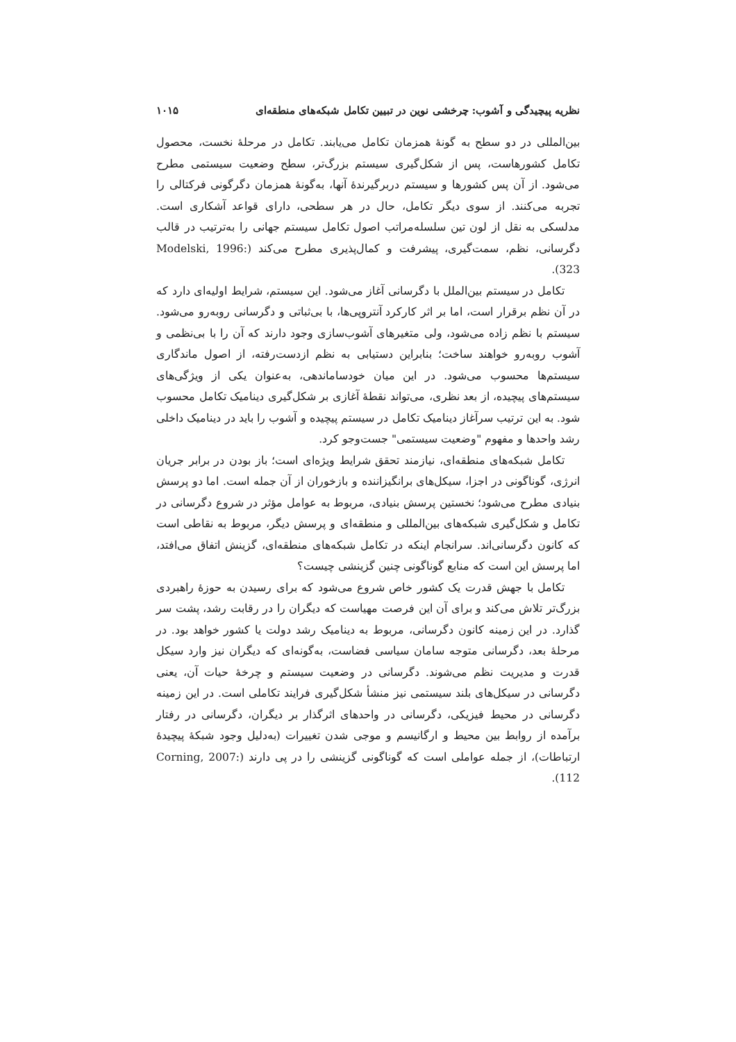نظریه پیچیدگی و آشوب: چرخشی نوین در تبیین تکامل شبکه‌های منطقه‌ای ۱۰۱۵
بین‌المللی در دو سطح به گونهٔ همزمان تکامل می‌یابند. تکامل در مرحلهٔ نخست، محصول تکامل کشورهاست، پس از شکل‌گیری سیستم بزرگ‌تر، سطح وضعیت سیستمی مطرح می‌شود. از آن پس کشورها و سیستم دربرگیرندهٔ آنها، به‌گونهٔ همزمان دگرگونی فرکتالی را تجربه می‌کنند. از سوی دیگر تکامل، حال در هر سطحی، دارای قواعد آشکاری است. مدلسکی به نقل از لون تین سلسله‌مراتب اصول تکامل سیستم جهانی را به‌ترتیب در قالب دگرسانی، نظم، سمت‌گیری، پیشرفت و کمال‌پذیری مطرح می‌کند (Modelski, 1996: 323).
تکامل در سیستم بین‌الملل با دگرسانی آغاز می‌شود. این سیستم، شرایط اولیه‌ای دارد که در آن نظم برقرار است، اما بر اثر کارکرد آنتروپی‌ها، با بی‌ثباتی و دگرسانی روبه‌رو می‌شود. سیستم با نظم زاده می‌شود، ولی متغیرهای آشوب‌سازی وجود دارند که آن را با بی‌نظمی و آشوب روبه‌رو خواهند ساخت؛ بنابراین دستیابی به نظم ازدست‌رفته، از اصول ماندگاری سیستم‌ها محسوب می‌شود. در این میان خودساماندهی، به‌عنوان یکی از ویژگی‌های سیستم‌های پیچیده، از بعد نظری، می‌تواند نقطهٔ آغازی بر شکل‌گیری دینامیک تکامل محسوب شود. به این ترتیب سرآغاز دینامیک تکامل در سیستم پیچیده و آشوب را باید در دینامیک داخلی رشد واحدها و مفهوم "وضعیت سیستمی" جست‌وجو کرد.
تکامل شبکه‌های منطقه‌ای، نیازمند تحقق شرایط ویژه‌ای است؛ باز بودن در برابر جریان انرژی، گوناگونی در اجزا، سیکل‌های برانگیزاننده و بازخوران از آن جمله است. اما دو پرسش بنیادی مطرح می‌شود؛ نخستین پرسش بنیادی، مربوط به عوامل مؤثر در شروع دگرسانی در تکامل و شکل‌گیری شبکه‌های بین‌المللی و منطقه‌ای و پرسش دیگر، مربوط به نقاطی است که کانون دگرسانی‌اند. سرانجام اینکه در تکامل شبکه‌های منطقه‌ای، گزینش اتفاق می‌افتد، اما پرسش این است که منابع گوناگونی چنین گزینشی چیست؟
تکامل با جهش قدرت یک کشور خاص شروع می‌شود که برای رسیدن به حوزهٔ راهبردی بزرگ‌تر تلاش می‌کند و برای آن این فرصت مهیاست که دیگران را در رقابت رشد، پشت سر گذارد. در این زمینه کانون دگرسانی، مربوط به دینامیک رشد دولت یا کشور خواهد بود. در مرحلهٔ بعد، دگرسانی متوجه سامان سیاسی فضاست، به‌گونه‌ای که دیگران نیز وارد سیکل قدرت و مدیریت نظم می‌شوند. دگرسانی در وضعیت سیستم و چرخهٔ حیات آن، یعنی دگرسانی در سیکل‌های بلند سیستمی نیز منشأ شکل‌گیری فرایند تکاملی است. در این زمینه دگرسانی در محیط فیزیکی، دگرسانی در واحدهای اثرگذار بر دیگران، دگرسانی در رفتار برآمده از روابط بین محیط و ارگانیسم و موجی شدن تغییرات (به‌دلیل وجود شبکهٔ پیچیدهٔ ارتباطات)، از جمله عواملی است که گوناگونی گزینشی را در پی دارند (Corning, 2007: 112).